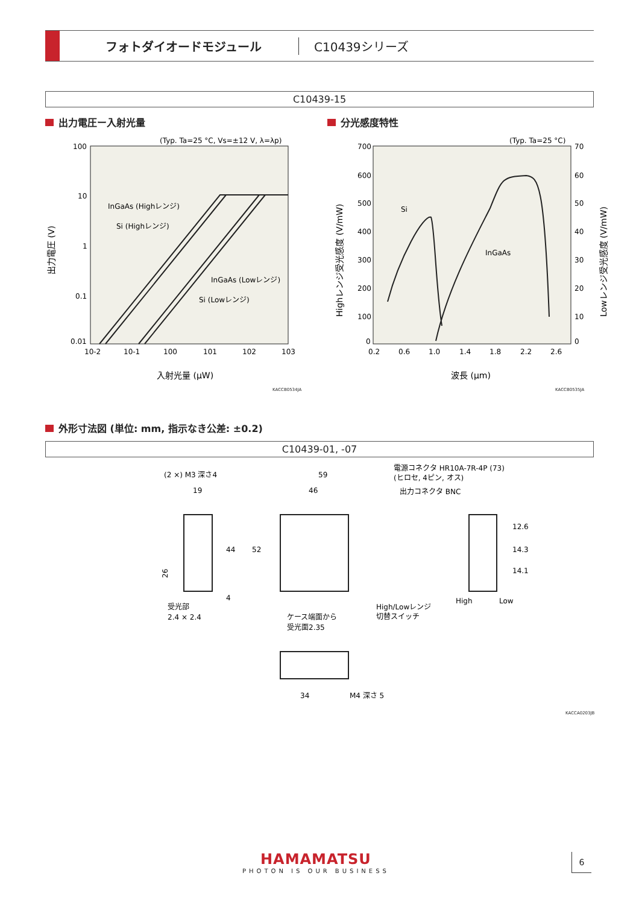フォトダイオードモジュール C10439シリーズ
C10439-15
出力電圧ー入射光量 分光感度特性
(Typ. Ta=25 °C, Vs=±12 V, λ=λp)
100
10
1
0.1
0.01
10-2
10-1
100
101
102
103
入射光量 (μW)
InGaAs (Highレンジ)
Si (Highレンジ)
InGaAs (Lowレンジ)
Si (Lowレンジ)
出力電圧 (V)
KACCB0534JA
(Typ. Ta=25 °C)
700
600
500
400
300
200
100
0
70
60
50
40
30
20
10
0
0.2
0.6
1.0
1.4
1.8
2.2
2.6
波長 (μm)
Si
InGaAs
Highレンジ受光感度 (V/mW)
Lowレンジ受光感度 (V/mW)
KACCB0535JA
外形寸法図 (単位: mm, 指示なき公差: ±0.2)
C10439-01, -07
(2 ×) M3 深さ4
19
26
44
4
受光部
2.4 × 2.4
59
46
52
電源コネクタ HR10A-7R-4P (73)
(ヒロセ, 4ピン, オス)
出力コネクタ BNC
High/Lowレンジ
切替スイッチ
ケース端面から
受光面2.35
12.6
14.3
14.1
High
Low
34
M4 深さ 5
KACCA0203JB
HAMAMATSU
PHOTON IS OUR BUSINESS
6